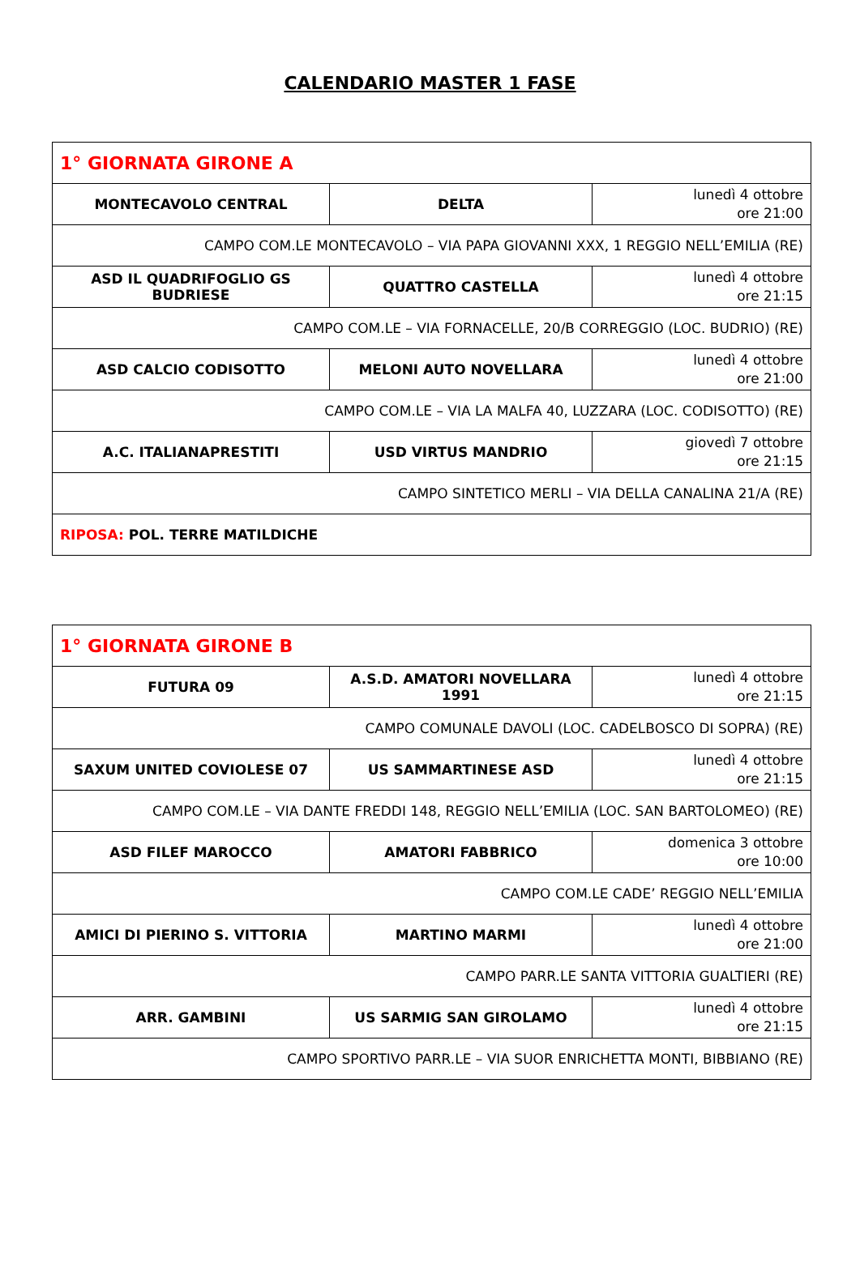CALENDARIO MASTER 1 FASE
| 1° GIORNATA GIRONE A | | |
| MONTECAVOLO CENTRAL | DELTA | lunedì 4 ottobre ore 21:00 |
| CAMPO COM.LE MONTECAVOLO – VIA PAPA GIOVANNI XXX, 1 REGGIO NELL’EMILIA (RE) | | |
| ASD IL QUADRIFOGLIO GS BUDRIESE | QUATTRO CASTELLA | lunedì 4 ottobre ore 21:15 |
| CAMPO COM.LE – VIA FORNACELLE, 20/B CORREGGIO (LOC. BUDRIO) (RE) | | |
| ASD CALCIO CODISOTTO | MELONI AUTO NOVELLARA | lunedì 4 ottobre ore 21:00 |
| CAMPO COM.LE – VIA LA MALFA 40, LUZZARA (LOC. CODISOTTO) (RE) | | |
| A.C. ITALIANAPRESTITI | USD VIRTUS MANDRIO | giovedì 7 ottobre ore 21:15 |
| CAMPO SINTETICO MERLI – VIA DELLA CANALINA 21/A (RE) | | |
| RIPOSA: POL. TERRE MATILDICHE | | |
| 1° GIORNATA GIRONE B | | |
| FUTURA 09 | A.S.D. AMATORI NOVELLARA 1991 | lunedì 4 ottobre ore 21:15 |
| CAMPO COMUNALE DAVOLI (LOC. CADELBOSCO DI SOPRA) (RE) | | |
| SAXUM UNITED COVIOLESE 07 | US SAMMARTINESE ASD | lunedì 4 ottobre ore 21:15 |
| CAMPO COM.LE – VIA DANTE FREDDI 148, REGGIO NELL’EMILIA (LOC. SAN BARTOLOMEO) (RE) | | |
| ASD FILEF MAROCCO | AMATORI FABBRICO | domenica 3 ottobre ore 10:00 |
| CAMPO COM.LE CADE’ REGGIO NELL’EMILIA | | |
| AMICI DI PIERINO S. VITTORIA | MARTINO MARMI | lunedì 4 ottobre ore 21:00 |
| CAMPO PARR.LE SANTA VITTORIA GUALTIERI (RE) | | |
| ARR. GAMBINI | US SARMIG SAN GIROLAMO | lunedì 4 ottobre ore 21:15 |
| CAMPO SPORTIVO PARR.LE – VIA SUOR ENRICHETTA MONTI, BIBBIANO (RE) | | |